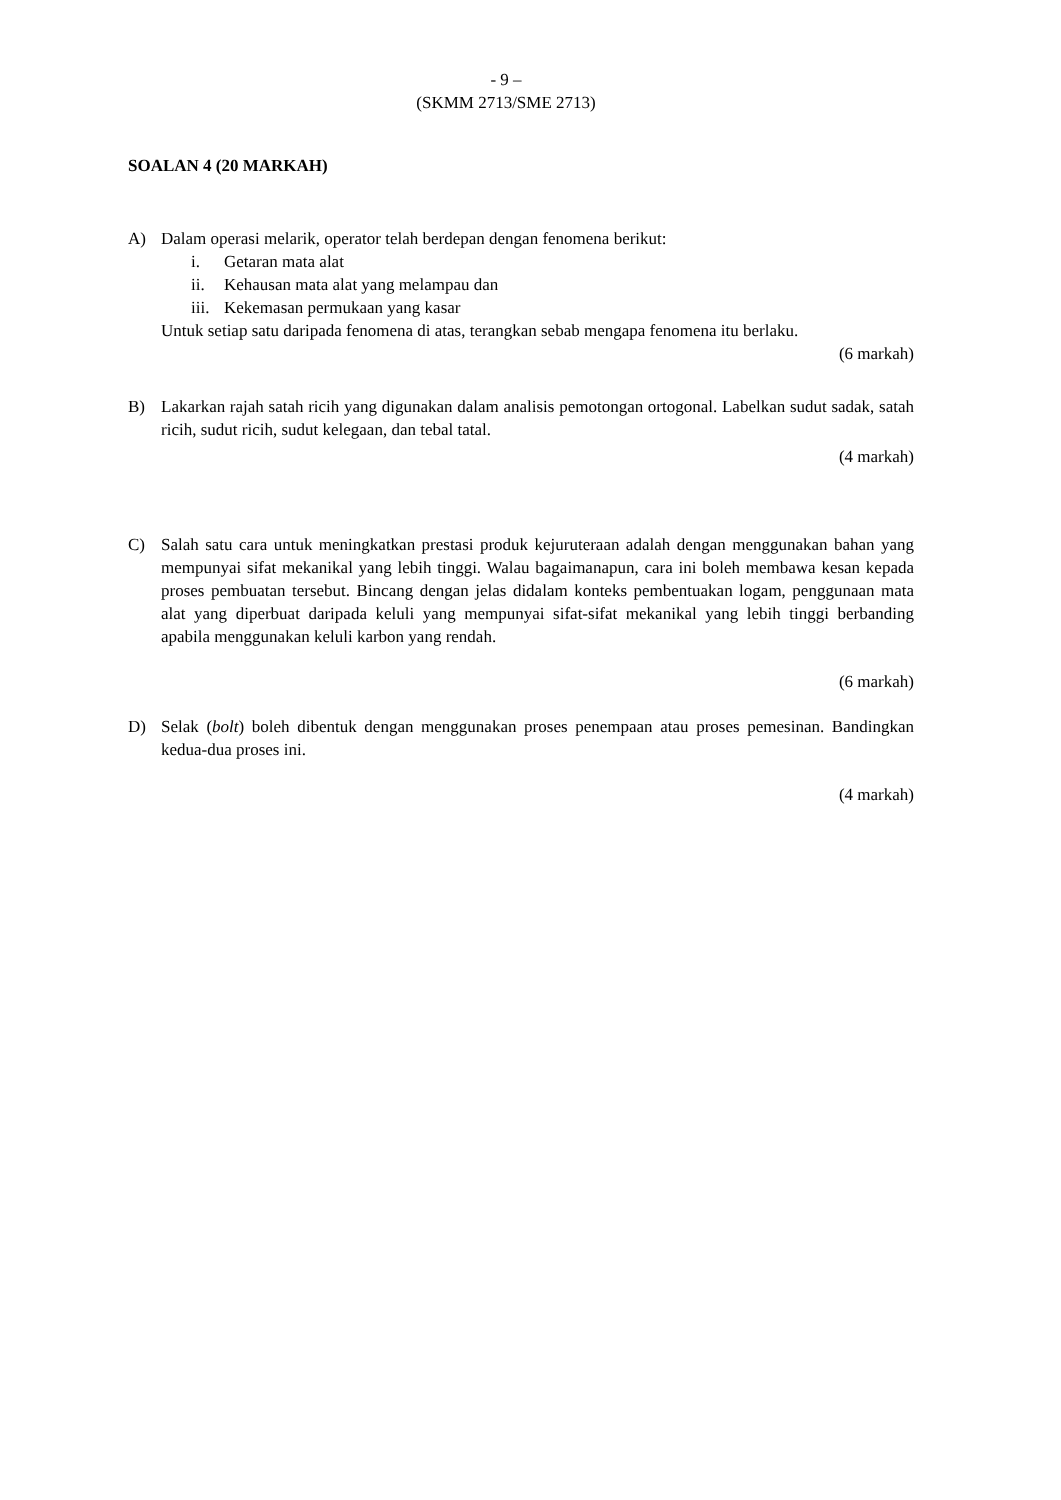- 9 –
(SKMM 2713/SME 2713)
SOALAN 4 (20 MARKAH)
A) Dalam operasi melarik, operator telah berdepan dengan fenomena berikut:
i. Getaran mata alat
ii. Kehausan mata alat yang melampau dan
iii. Kekemasan permukaan yang kasar
Untuk setiap satu daripada fenomena di atas, terangkan sebab mengapa fenomena itu berlaku.
(6 markah)
B) Lakarkan rajah satah ricih yang digunakan dalam analisis pemotongan ortogonal. Labelkan sudut sadak, satah ricih, sudut ricih, sudut kelegaan, dan tebal tatal.
(4 markah)
C) Salah satu cara untuk meningkatkan prestasi produk kejuruteraan adalah dengan menggunakan bahan yang mempunyai sifat mekanikal yang lebih tinggi. Walau bagaimanapun, cara ini boleh membawa kesan kepada proses pembuatan tersebut. Bincang dengan jelas didalam konteks pembentuakan logam, penggunaan mata alat yang diperbuat daripada keluli yang mempunyai sifat-sifat mekanikal yang lebih tinggi berbanding apabila menggunakan keluli karbon yang rendah.
(6 markah)
D) Selak (bolt) boleh dibentuk dengan menggunakan proses penempaan atau proses pemesinan. Bandingkan kedua-dua proses ini.
(4 markah)